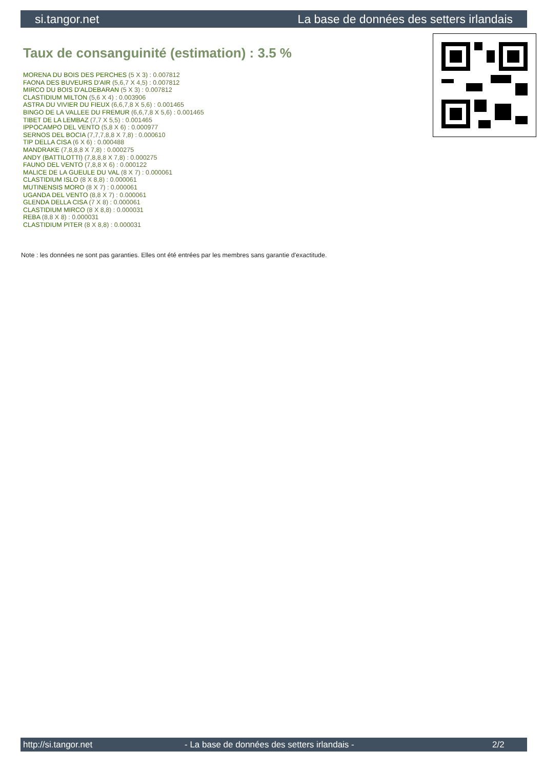si.tangor.net La base de données des setters irlandais
Taux de consanguinité (estimation) : 3.5 %
MORENA DU BOIS DES PERCHES (5 X 3) : 0.007812
FAONA DES BUVEURS D'AIR (5,6,7 X 4,5) : 0.007812
MIRCO DU BOIS D'ALDEBARAN (5 X 3) : 0.007812
CLASTIDIUM MILTON (5,6 X 4) : 0.003906
ASTRA DU VIVIER DU FIEUX (6,6,7,8 X 5,6) : 0.001465
BINGO DE LA VALLEE DU FREMUR (6,6,7,8 X 5,6) : 0.001465
TIBET DE LA LEMBAZ (7,7 X 5,5) : 0.001465
IPPOCAMPO DEL VENTO (5,8 X 6) : 0.000977
SERNOS DEL BOCIA (7,7,7,8,8 X 7,8) : 0.000610
TIP DELLA CISA (6 X 6) : 0.000488
MANDRAKE (7,8,8,8 X 7,8) : 0.000275
ANDY (BATTILOTTI) (7,8,8,8 X 7,8) : 0.000275
FAUNO DEL VENTO (7,8,8 X 6) : 0.000122
MALICE DE LA GUEULE DU VAL (8 X 7) : 0.000061
CLASTIDIUM ISLO (8 X 8,8) : 0.000061
MUTINENSIS MORO (8 X 7) : 0.000061
UGANDA DEL VENTO (8,8 X 7) : 0.000061
GLENDA DELLA CISA (7 X 8) : 0.000061
CLASTIDIUM MIRCO (8 X 8,8) : 0.000031
REBA (8,8 X 8) : 0.000031
CLASTIDIUM PITER (8 X 8,8) : 0.000031
Note : les données ne sont pas garanties. Elles ont été entrées par les membres sans garantie d'exactitude.
http://si.tangor.net - La base de données des setters irlandais - 2/2